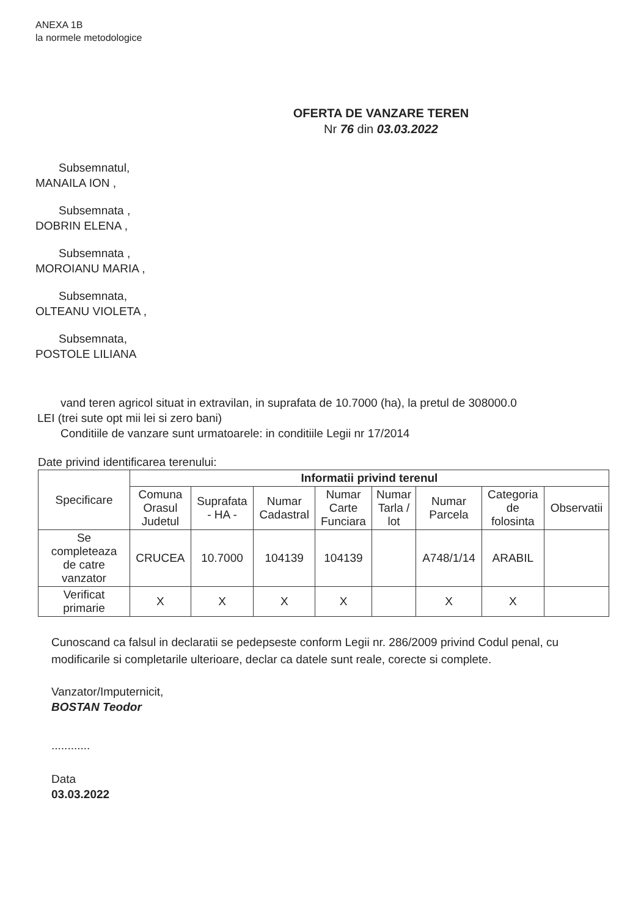ANEXA 1B
la normele metodologice
OFERTA DE VANZARE TEREN
Nr 76 din 03.03.2022
Subsemnatul,
MANAILA ION ,
Subsemnata ,
DOBRIN ELENA ,
Subsemnata ,
MOROIANU MARIA ,
Subsemnata,
OLTEANU VIOLETA ,
Subsemnata,
POSTOLE LILIANA
vand teren agricol situat in extravilan, in suprafata de 10.7000 (ha), la pretul de 308000.0
LEI (trei sute opt mii lei si zero bani)
Conditiile de vanzare sunt urmatoarele: in conditiile Legii nr 17/2014
Date privind identificarea terenului:
| Specificare | Informatii privind terenul | | | | | | | |
| --- | --- | --- | --- | --- | --- | --- | --- | --- |
| | Comuna Orasul Judetul | Suprafata - HA - | Numar Cadastral | Numar Carte Funciara | Numar Tarla / lot | Numar Parcela | Categoria de folosinta | Observatii |
| Se completeaza de catre vanzator | CRUCEA | 10.7000 | 104139 | 104139 | | A748/1/14 | ARABIL | |
| Verificat primarie | X | X | X | X | | X | X | |
Cunoscand ca falsul in declaratii se pedepseste conform Legii nr. 286/2009 privind Codul penal, cu modificarile si completarile ulterioare, declar ca datele sunt reale, corecte si complete.
Vanzator/Imputernicit,
BOSTAN Teodor
............
Data
03.03.2022